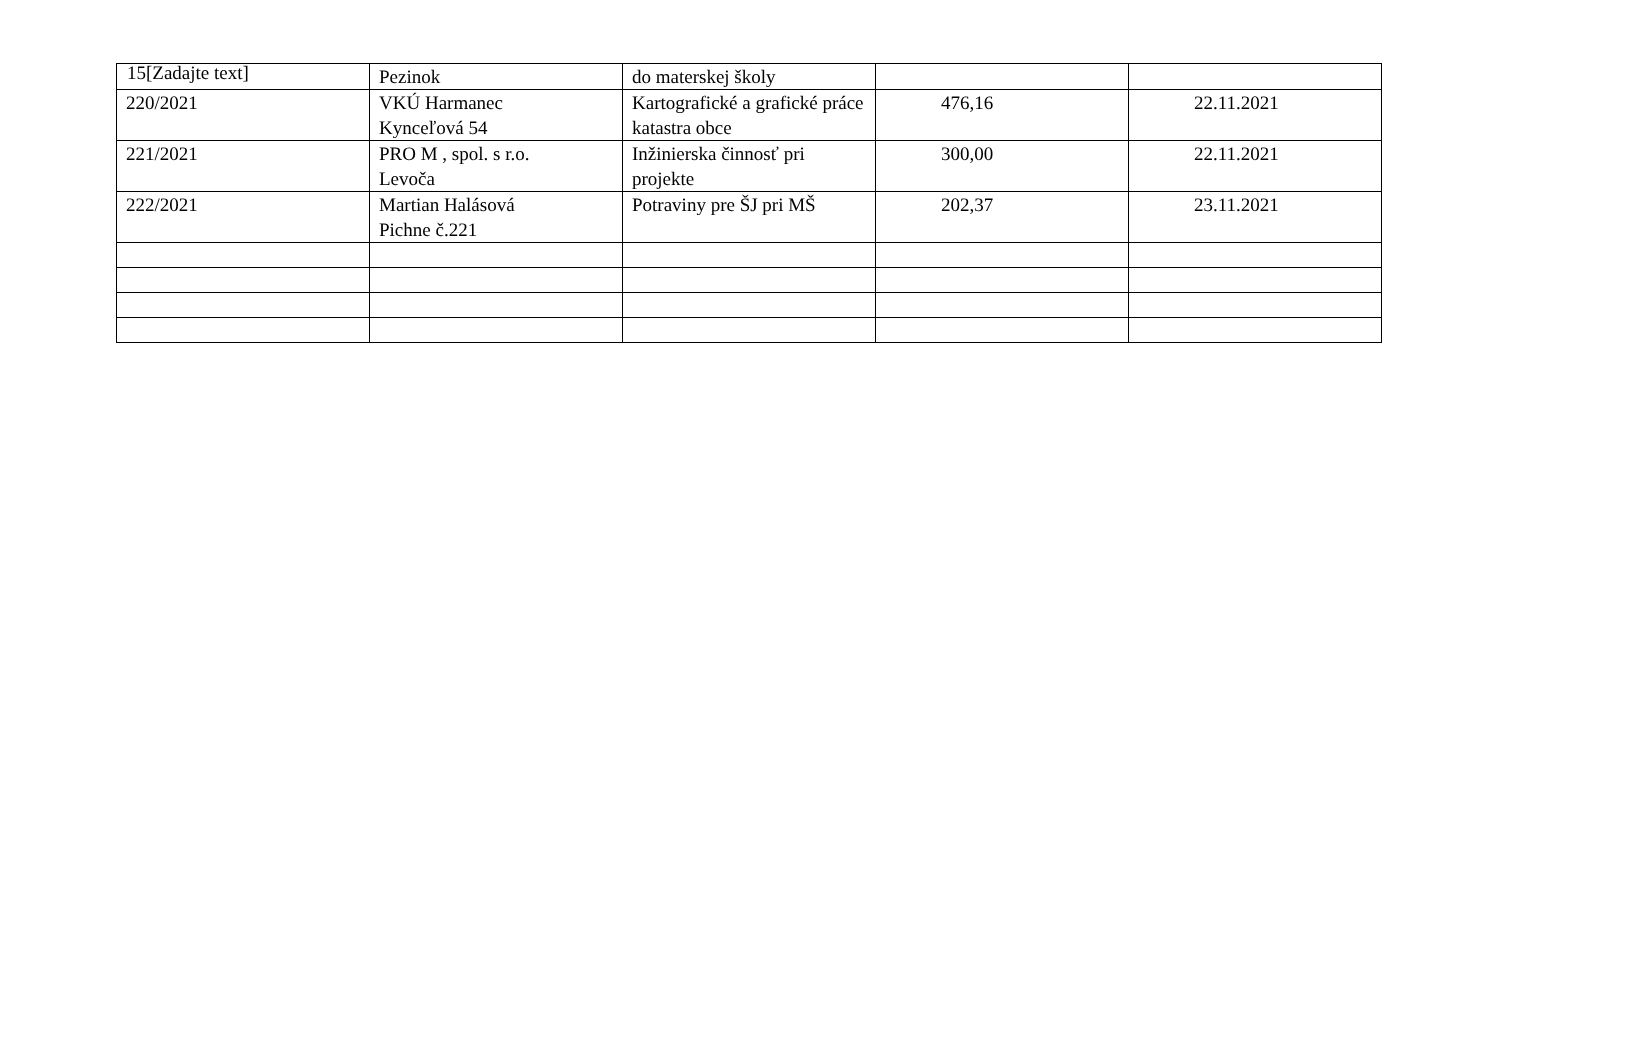15[Zadajte text]
| | Pezinok | do materskej školy | | |
| 220/2021 | VKÚ Harmanec Kynceľová 54 | Kartografické a grafické práce katastra obce | 476,16 | 22.11.2021 |
| 221/2021 | PRO M , spol. s r.o. Levoča | Inžinierska činnosť pri projekte | 300,00 | 22.11.2021 |
| 222/2021 | Martian Halásová Pichne č.221 | Potraviny pre ŠJ pri MŠ | 202,37 | 23.11.2021 |